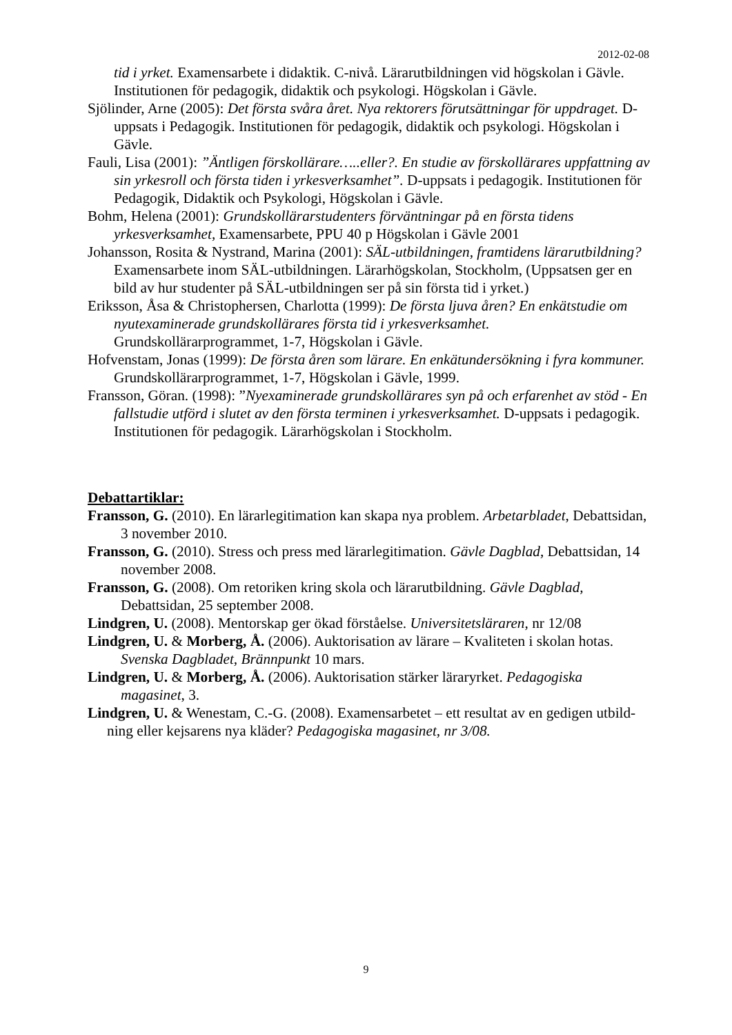2012-02-08
tid i yrket. Examensarbete i didaktik. C-nivå. Lärarutbildningen vid högskolan i Gävle. Institutionen för pedagogik, didaktik och psykologi. Högskolan i Gävle.
Sjölinder, Arne (2005): Det första svåra året. Nya rektorers förutsättningar för uppdraget. D-uppsats i Pedagogik. Institutionen för pedagogik, didaktik och psykologi. Högskolan i Gävle.
Fauli, Lisa (2001): ”Äntligen förskollärare…..eller?. En studie av förskollärares uppfattning av sin yrkesroll och första tiden i yrkesverksamhet”. D-uppsats i pedagogik. Institutionen för Pedagogik, Didaktik och Psykologi, Högskolan i Gävle.
Bohm, Helena (2001): Grundskollärarstudenters förväntningar på en första tidens yrkesverksamhet, Examensarbete, PPU 40 p Högskolan i Gävle 2001
Johansson, Rosita & Nystrand, Marina (2001): SÄL-utbildningen, framtidens lärarutbildning?Examensarbete inom SÄL-utbildningen. Lärarhögskolan, Stockholm, (Uppsatsen ger en bild av hur studenter på SÄL-utbildningen ser på sin första tid i yrket.)
Eriksson, Åsa & Christophersen, Charlotta (1999): De första ljuva åren? En enkätstudie om nyutexaminerade grundskollärares första tid i yrkesverksamhet.
Grundskollärarprogrammet, 1-7, Högskolan i Gävle.
Hofvenstam, Jonas (1999): De första åren som lärare. En enkätundersökning i fyra kommuner. Grundskollärarprogrammet, 1-7, Högskolan i Gävle, 1999.
Fransson, Göran. (1998): ”Nyexaminerade grundskollärares syn på och erfarenhet av stöd - En fallstudie utförd i slutet av den första terminen i yrkesverksamhet. D-uppsats i pedagogik. Institutionen för pedagogik. Lärarhögskolan i Stockholm.
Debattartiklar:
Fransson, G. (2010). En lärarlegitimation kan skapa nya problem. Arbetarbladet, Debattsidan, 3 november 2010.
Fransson, G. (2010). Stress och press med lärarlegitimation. Gävle Dagblad, Debattsidan, 14 november 2008.
Fransson, G. (2008). Om retoriken kring skola och lärarutbildning. Gävle Dagblad, Debattsidan, 25 september 2008.
Lindgren, U. (2008). Mentorskap ger ökad förståelse. Universitetsläraren, nr 12/08
Lindgren, U. & Morberg, Å. (2006). Auktorisation av lärare – Kvaliteten i skolan hotas. Svenska Dagbladet, Brännpunkt 10 mars.
Lindgren, U. & Morberg, Å. (2006). Auktorisation stärker läraryrket. Pedagogiska magasinet, 3.
Lindgren, U. & Wenestam, C.-G. (2008). Examensarbetet – ett resultat av en gedigen utbild-ning eller kejsarens nya kläder? Pedagogiska magasinet, nr 3/08.
9